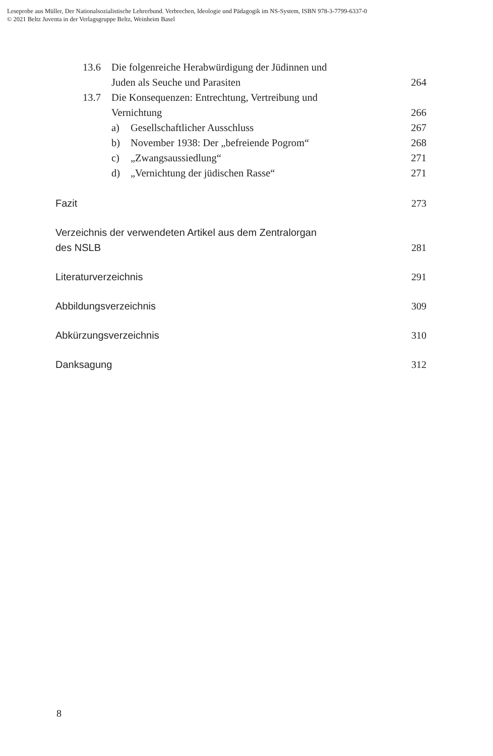Leseprobe aus Müller, Der Nationalsozialistische Lehrerbund. Verbrechen, Ideologie und Pädagogik im NS-System, ISBN 978-3-7799-6337-0
© 2021 Beltz Juventa in der Verlagsgruppe Beltz, Weinheim Basel
13.6 Die folgenreiche Herabwürdigung der Jüdinnen und
Juden als Seuche und Parasiten
264
13.7 Die Konsequenzen: Entrechtung, Vertreibung und
Vernichtung
266
a) Gesellschaftlicher Ausschluss 267
b) November 1938: Der „befreiende Pogrom“268
c) „Zwangsaussiedlung“271
d) „Vernichtung der jüdischen Rasse“271
Fazit 273
Verzeichnis der verwendeten Artikel aus dem Zentralorgan
des NSLB
281
Literaturverzeichnis 291
Abbildungsverzeichnis 309
Abkürzungsverzeichnis 310
Danksagung 312
8